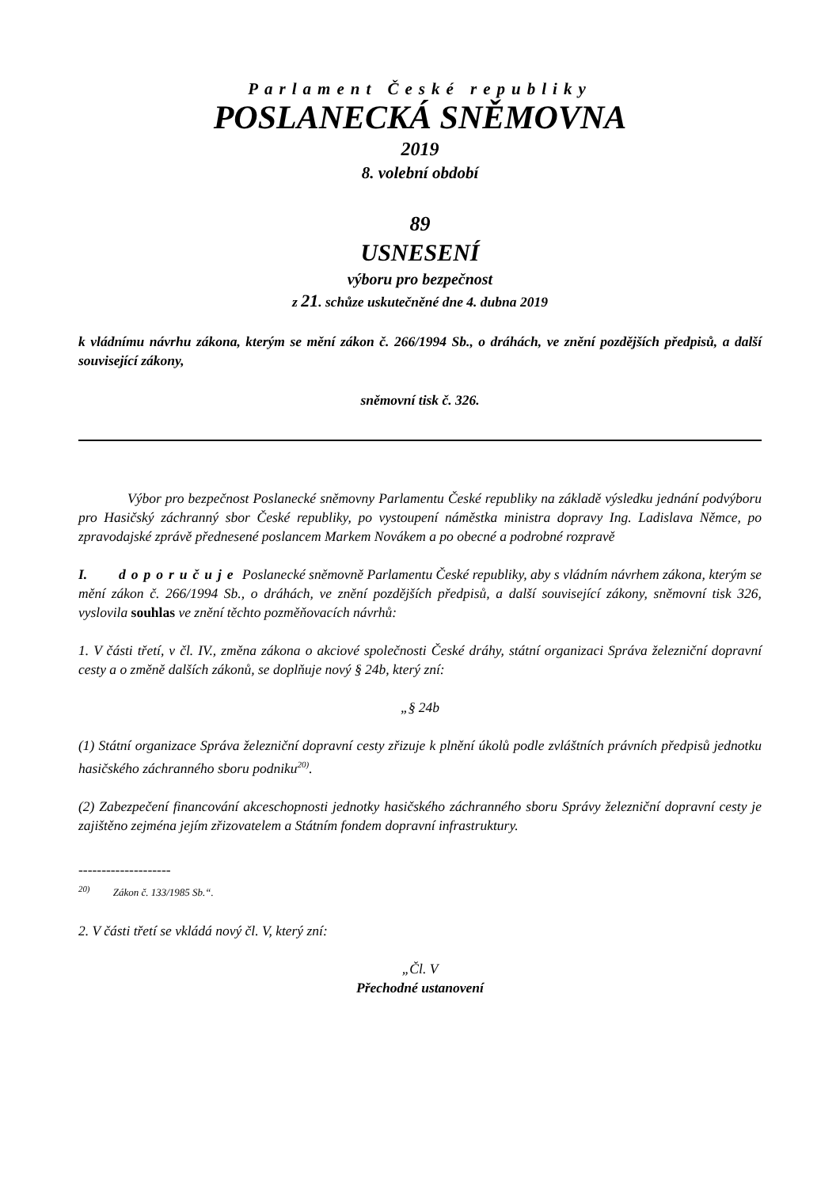Parlament České republiky
POSLANECKÁ SNĚMOVNA
2019
8. volební období
89
USNESENÍ
výboru pro bezpečnost
z 21. schůze uskutečněné dne 4. dubna 2019
k vládnímu návrhu zákona, kterým se mění zákon č. 266/1994 Sb., o dráhách, ve znění pozdějších předpisů, a další související zákony,
sněmovní tisk č. 326.
Výbor pro bezpečnost Poslanecké sněmovny Parlamentu České republiky na základě výsledku jednání podvýboru pro Hasičský záchranný sbor České republiky, po vystoupení náměstka ministra dopravy Ing. Ladislava Němce, po zpravodajské zprávě přednesené poslancem Markem Novákem a po obecné a podrobné rozpravě
I. doporučuje Poslanecké sněmovně Parlamentu České republiky, aby s vládním návrhem zákona, kterým se mění zákon č. 266/1994 Sb., o dráhách, ve znění pozdějších předpisů, a další související zákony, sněmovní tisk 326, vyslovila souhlas ve znění těchto pozměňovacích návrhů:
1. V části třetí, v čl. IV., změna zákona o akciové společnosti České dráhy, státní organizaci Správa železniční dopravní cesty a o změně dalších zákonů, se doplňuje nový § 24b, který zní:
„§ 24b
(1) Státní organizace Správa železniční dopravní cesty zřizuje k plnění úkolů podle zvláštních právních předpisů jednotku hasičského záchranného sboru podniku<sup>20)</sup>.
(2) Zabezpečení financování akceschopnosti jednotky hasičského záchranného sboru Správy železniční dopravní cesty je zajištěno zejména jejím zřizovatelem a Státním fondem dopravní infrastruktury.
--------------------
<sup>20)</sup> Zákon č. 133/1985 Sb.“.
2. V části třetí se vkládá nový čl. V, který zní:
„Čl. V
Přechodné ustanovení